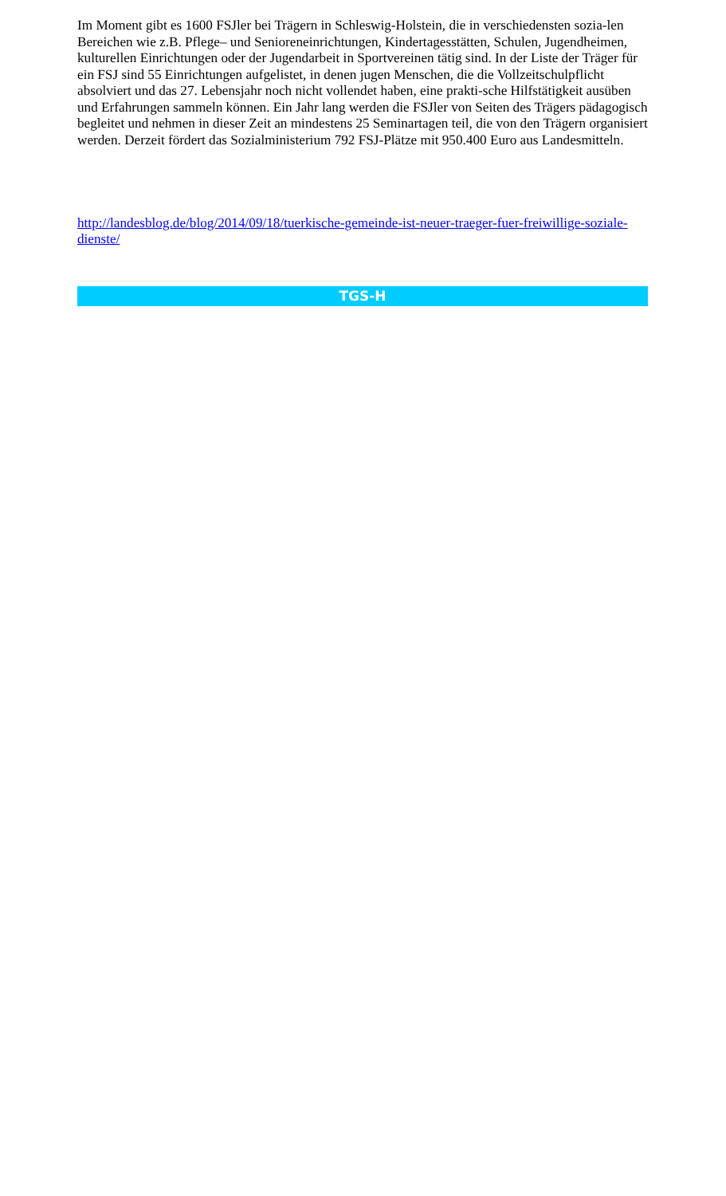Im Moment gibt es 1600 FSJler bei Trägern in Schleswig-Holstein, die in verschiedensten sozia-len Bereichen wie z.B. Pflege– und Senioreneinrichtungen, Kindertagesstätten, Schulen, Jugendheimen, kulturellen Einrichtungen oder der Jugendarbeit in Sportvereinen tätig sind. In der Liste der Träger für ein FSJ sind 55 Einrichtungen aufgelistet, in denen jugen Menschen, die die Vollzeitschulpflicht absolviert und das 27. Lebensjahr noch nicht vollendet haben, eine prakti-sche Hilfstätigkeit ausüben und Erfahrungen sammeln können. Ein Jahr lang werden die FSJler von Seiten des Trägers pädagogisch begleitet und nehmen in dieser Zeit an mindestens 25 Seminartagen teil, die von den Trägern organisiert werden. Derzeit fördert das Sozialministerium 792 FSJ-Plätze mit 950.400 Euro aus Landesmitteln.
http://landesblog.de/blog/2014/09/18/tuerkische-gemeinde-ist-neuer-traeger-fuer-freiwillige-soziale-dienste/
TGS-H